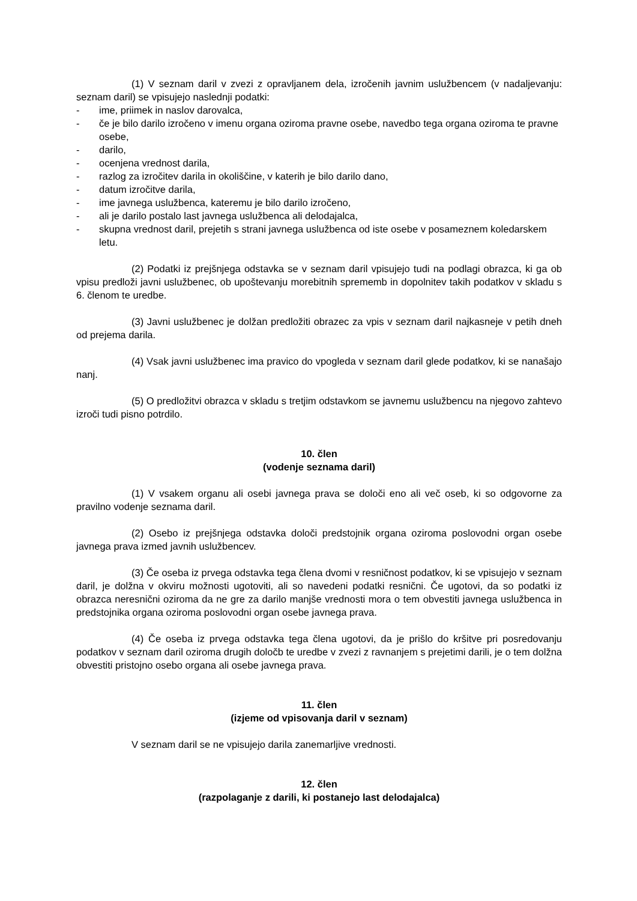(1) V seznam daril v zvezi z opravljanem dela, izročenih javnim uslužbencem (v nadaljevanju: seznam daril) se vpisujejo naslednji podatki:
- ime, priimek in naslov darovalca,
- če je bilo darilo izročeno v imenu organa oziroma pravne osebe, navedbo tega organa oziroma te pravne osebe,
- darilo,
- ocenjena vrednost darila,
- razlog za izročitev darila in okoliščine, v katerih je bilo darilo dano,
- datum izročitve darila,
- ime javnega uslužbenca, kateremu je bilo darilo izročeno,
- ali je darilo postalo last javnega uslužbenca ali delodajalca,
- skupna vrednost daril, prejetih s strani javnega uslužbenca od iste osebe v posameznem koledarskem letu.
(2) Podatki iz prejšnjega odstavka se v seznam daril vpisujejo tudi na podlagi obrazca, ki ga ob vpisu predloži javni uslužbenec, ob upoštevanju morebitnih sprememb in dopolnitev takih podatkov v skladu s 6. členom te uredbe.
(3) Javni uslužbenec je dolžan predložiti obrazec za vpis v seznam daril najkasneje v petih dneh od prejema darila.
(4) Vsak javni uslužbenec ima pravico do vpogleda v seznam daril glede podatkov, ki se nanašajo nanj.
(5) O predložitvi obrazca v skladu s tretjim odstavkom se javnemu uslužbencu na njegovo zahtevo izroči tudi pisno potrdilo.
10. člen
(vodenje seznama daril)
(1) V vsakem organu ali osebi javnega prava se določi eno ali več oseb, ki so odgovorne za pravilno vodenje seznama daril.
(2) Osebo iz prejšnjega odstavka določi predstojnik organa oziroma poslovodni organ osebe javnega prava izmed javnih uslužbencev.
(3) Če oseba iz prvega odstavka tega člena dvomi v resničnost podatkov, ki se vpisujejo v seznam daril, je dolžna v okviru možnosti ugotoviti, ali so navedeni podatki resnični. Če ugotovi, da so podatki iz obrazca neresnični oziroma da ne gre za darilo manjše vrednosti mora o tem obvestiti javnega uslužbenca in predstojnika organa oziroma poslovodni organ osebe javnega prava.
(4) Če oseba iz prvega odstavka tega člena ugotovi, da je prišlo do kršitve pri posredovanju podatkov v seznam daril oziroma drugih določb te uredbe v zvezi z ravnanjem s prejetimi darili, je o tem dolžna obvestiti pristojno osebo organa ali osebe javnega prava.
11. člen
(izjeme od vpisovanja daril v seznam)
V seznam daril se ne vpisujejo darila zanemarljive vrednosti.
12. člen
(razpolaganje z darili, ki postanejo last delodajalca)